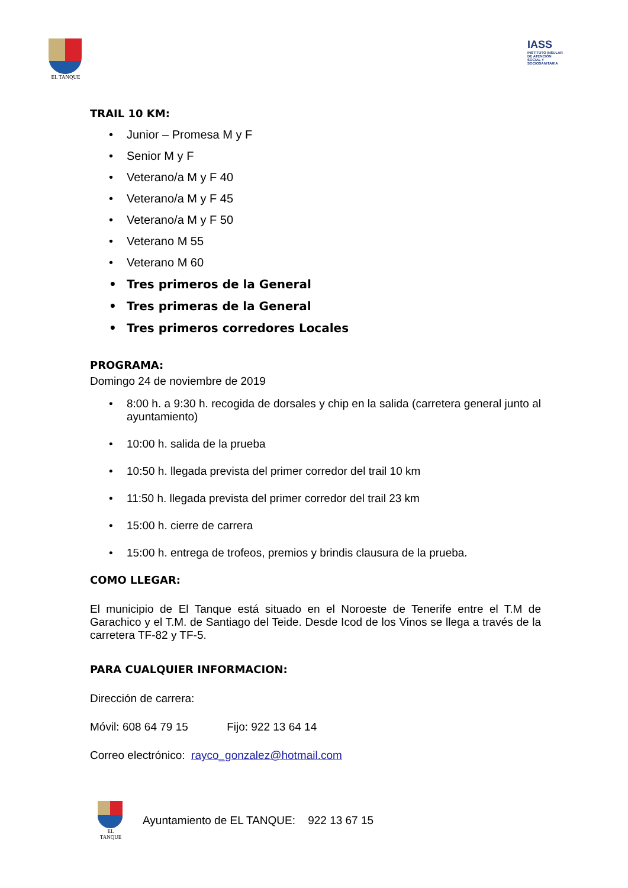EL TANQUE
IASS
INSTITUTO INSULAR DE ATENCIÓN SOCIAL Y SOCIOSANITARIA
TRAIL 10 KM:
• Junior – Promesa M y F
• Senior M y F
• Veterano/a M y F 40
• Veterano/a M y F 45
• Veterano/a M y F 50
• Veterano M 55
• Veterano M 60
• Tres primeros de la General
• Tres primeras de la General
• Tres primeros corredores Locales
PROGRAMA:
Domingo 24 de noviembre de 2019
• 8:00 h. a 9:30 h. recogida de dorsales y chip en la salida (carretera general junto al ayuntamiento)
• 10:00 h. salida de la prueba
• 10:50 h. llegada prevista del primer corredor del trail 10 km
• 11:50 h. llegada prevista del primer corredor del trail 23 km
• 15:00 h. cierre de carrera
• 15:00 h. entrega de trofeos, premios y brindis clausura de la prueba.
COMO LLEGAR:
El municipio de El Tanque está situado en el Noroeste de Tenerife entre el T.M de Garachico y el T.M. de Santiago del Teide. Desde Icod de los Vinos se llega a través de la carretera TF-82 y TF-5.
PARA CUALQUIER INFORMACION:
Dirección de carrera:
Móvil: 608 64 79 15 Fijo: 922 13 64 14
Correo electrónico: rayco_gonzalez@hotmail.com
EL TANQUE
Ayuntamiento de EL TANQUE: 922 13 67 15